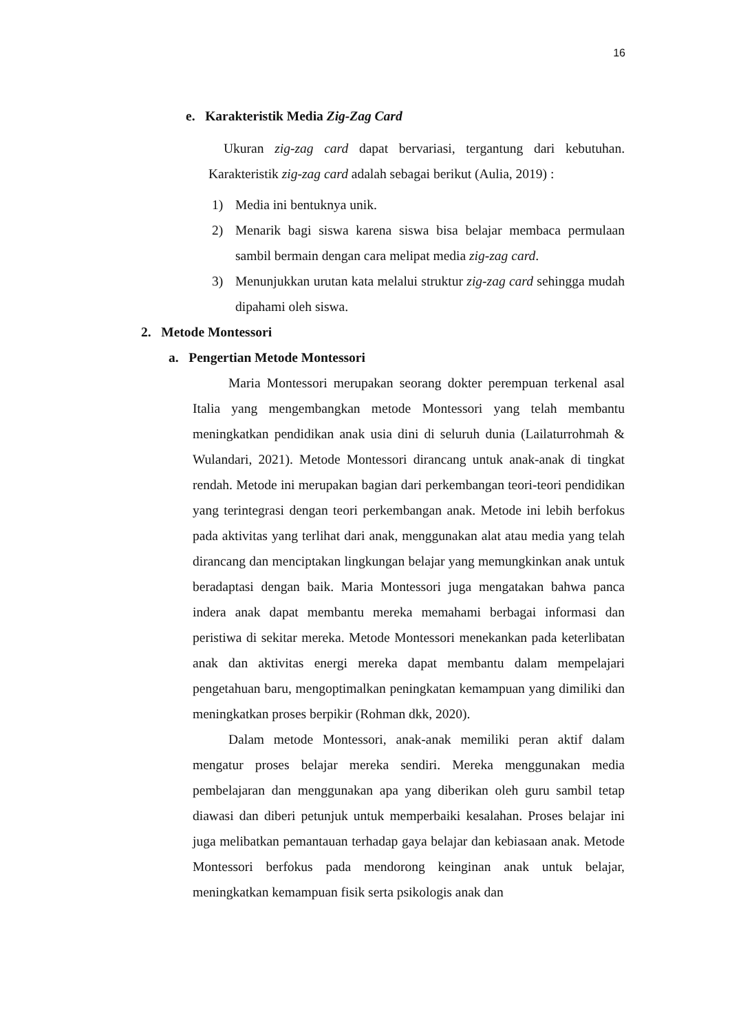16
e. Karakteristik Media Zig-Zag Card
Ukuran zig-zag card dapat bervariasi, tergantung dari kebutuhan. Karakteristik zig-zag card adalah sebagai berikut (Aulia, 2019) :
1) Media ini bentuknya unik.
2) Menarik bagi siswa karena siswa bisa belajar membaca permulaan sambil bermain dengan cara melipat media zig-zag card.
3) Menunjukkan urutan kata melalui struktur zig-zag card sehingga mudah dipahami oleh siswa.
2. Metode Montessori
a. Pengertian Metode Montessori
Maria Montessori merupakan seorang dokter perempuan terkenal asal Italia yang mengembangkan metode Montessori yang telah membantu meningkatkan pendidikan anak usia dini di seluruh dunia (Lailaturrohmah & Wulandari, 2021). Metode Montessori dirancang untuk anak-anak di tingkat rendah. Metode ini merupakan bagian dari perkembangan teori-teori pendidikan yang terintegrasi dengan teori perkembangan anak. Metode ini lebih berfokus pada aktivitas yang terlihat dari anak, menggunakan alat atau media yang telah dirancang dan menciptakan lingkungan belajar yang memungkinkan anak untuk beradaptasi dengan baik. Maria Montessori juga mengatakan bahwa panca indera anak dapat membantu mereka memahami berbagai informasi dan peristiwa di sekitar mereka. Metode Montessori menekankan pada keterlibatan anak dan aktivitas energi mereka dapat membantu dalam mempelajari pengetahuan baru, mengoptimalkan peningkatan kemampuan yang dimiliki dan meningkatkan proses berpikir (Rohman dkk, 2020).
Dalam metode Montessori, anak-anak memiliki peran aktif dalam mengatur proses belajar mereka sendiri. Mereka menggunakan media pembelajaran dan menggunakan apa yang diberikan oleh guru sambil tetap diawasi dan diberi petunjuk untuk memperbaiki kesalahan. Proses belajar ini juga melibatkan pemantauan terhadap gaya belajar dan kebiasaan anak. Metode Montessori berfokus pada mendorong keinginan anak untuk belajar, meningkatkan kemampuan fisik serta psikologis anak dan